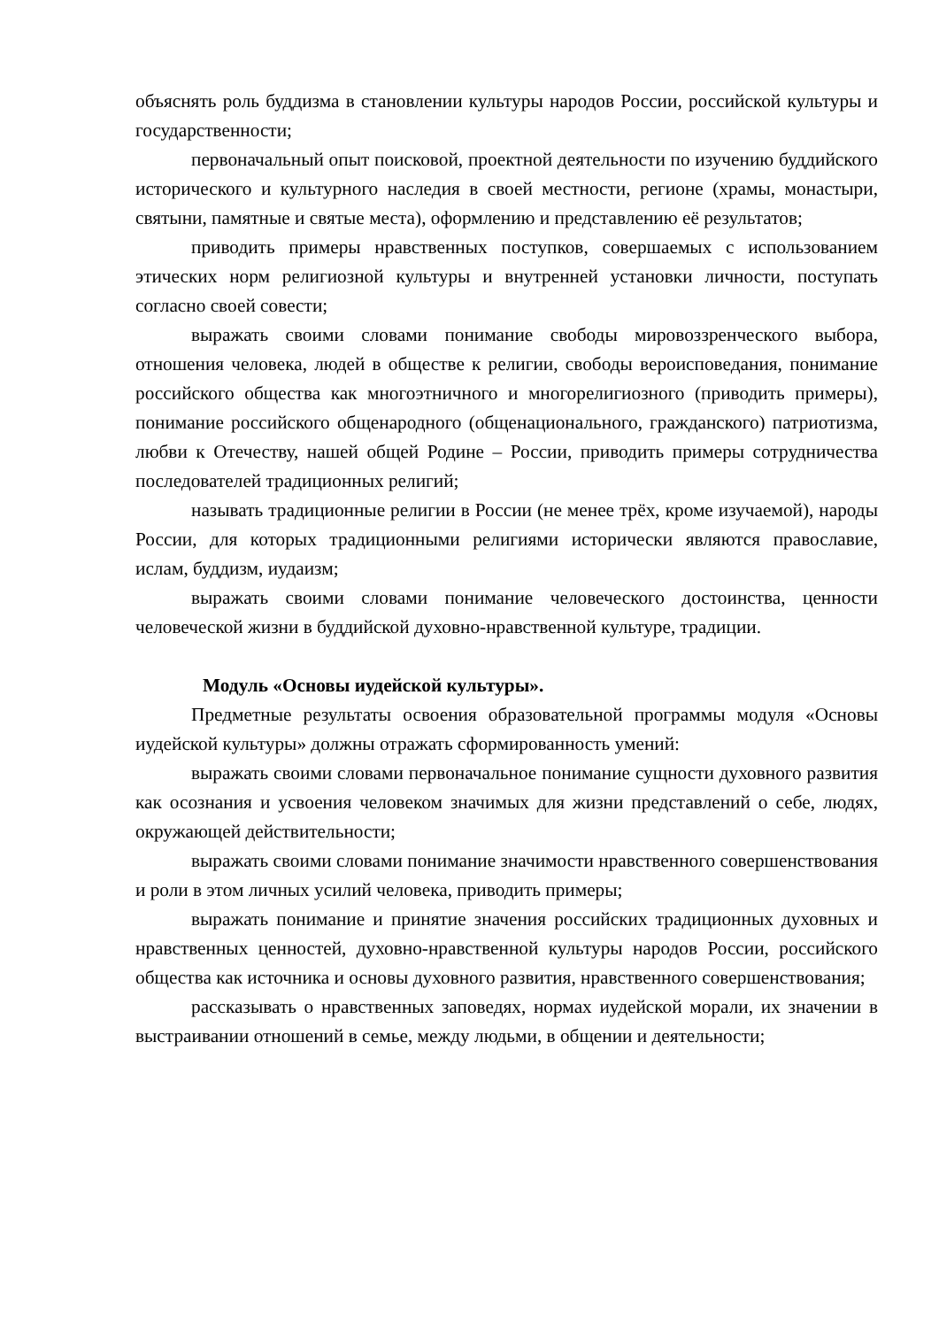объяснять роль буддизма в становлении культуры народов России, российской культуры и государственности;
первоначальный опыт поисковой, проектной деятельности по изучению буддийского исторического и культурного наследия в своей местности, регионе (храмы, монастыри, святыни, памятные и святые места), оформлению и представлению её результатов;
приводить примеры нравственных поступков, совершаемых с использованием этических норм религиозной культуры и внутренней установки личности, поступать согласно своей совести;
выражать своими словами понимание свободы мировоззренческого выбора, отношения человека, людей в обществе к религии, свободы вероисповедания, понимание российского общества как многоэтничного и многорелигиозного (приводить примеры), понимание российского общенародного (общенационального, гражданского) патриотизма, любви к Отечеству, нашей общей Родине – России, приводить примеры сотрудничества последователей традиционных религий;
называть традиционные религии в России (не менее трёх, кроме изучаемой), народы России, для которых традиционными религиями исторически являются православие, ислам, буддизм, иудаизм;
выражать своими словами понимание человеческого достоинства, ценности человеческой жизни в буддийской духовно-нравственной культуре, традиции.
Модуль «Основы иудейской культуры».
Предметные результаты освоения образовательной программы модуля «Основы иудейской культуры» должны отражать сформированность умений:
выражать своими словами первоначальное понимание сущности духовного развития как осознания и усвоения человеком значимых для жизни представлений о себе, людях, окружающей действительности;
выражать своими словами понимание значимости нравственного совершенствования и роли в этом личных усилий человека, приводить примеры;
выражать понимание и принятие значения российских традиционных духовных и нравственных ценностей, духовно-нравственной культуры народов России, российского общества как источника и основы духовного развития, нравственного совершенствования;
рассказывать о нравственных заповедях, нормах иудейской морали, их значении в выстраивании отношений в семье, между людьми, в общении и деятельности;